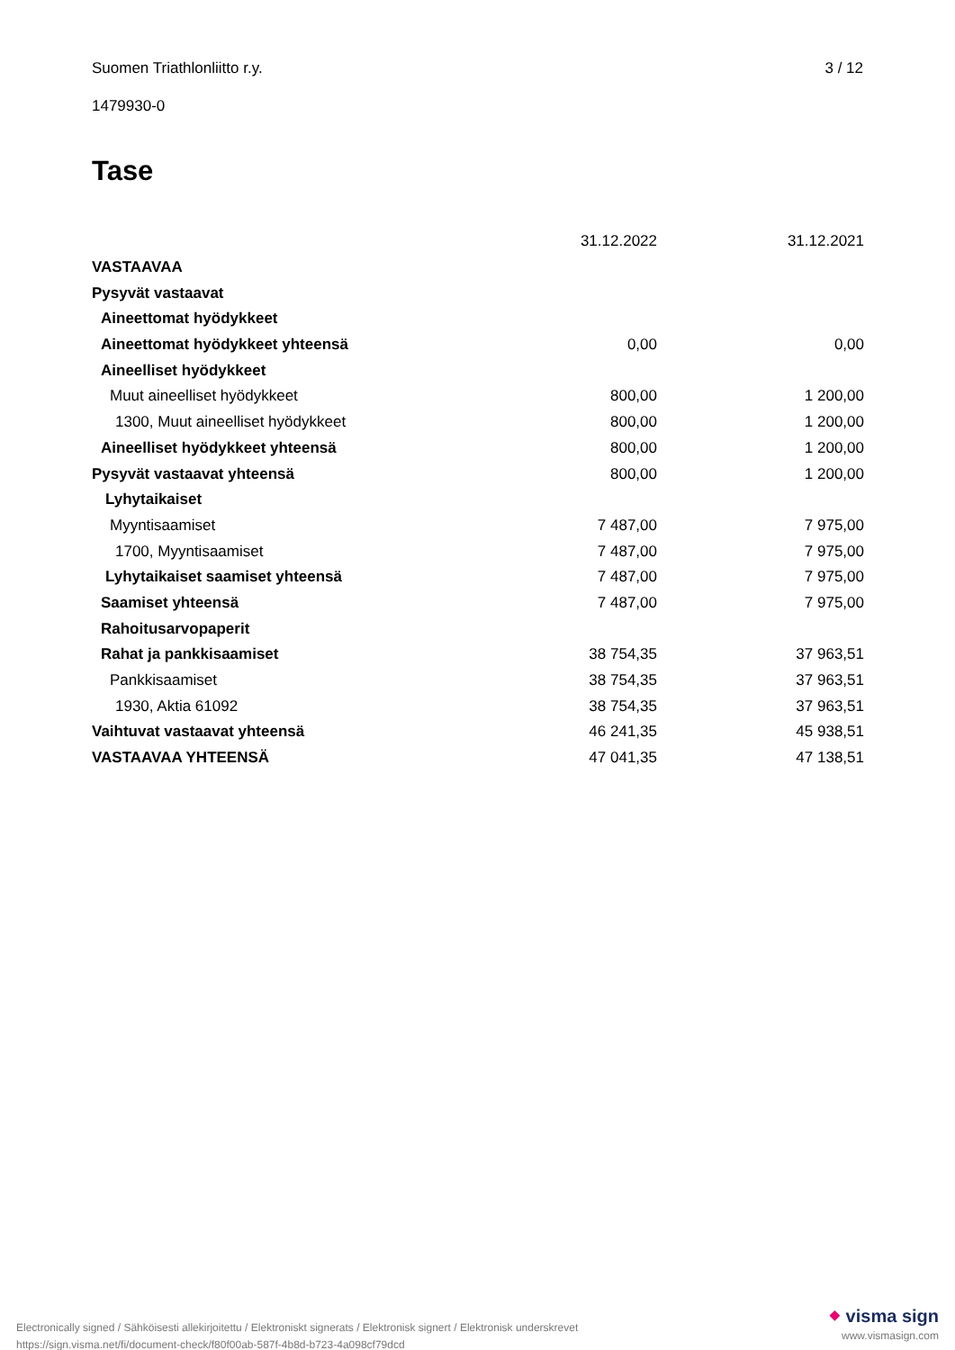Suomen Triathlonliitto r.y. 3 / 12
1479930-0
Tase
| | 31.12.2022 | | 31.12.2021 |
| --- | --- | --- | --- |
| VASTAAVAA | | | |
| Pysyvät vastaavat | | | |
| Aineettomat hyödykkeet | | | |
| Aineettomat hyödykkeet yhteensä | 0,00 | | 0,00 |
| Aineelliset hyödykkeet | | | |
| Muut aineelliset hyödykkeet | 800,00 | | 1 200,00 |
| 1300, Muut aineelliset hyödykkeet | 800,00 | | 1 200,00 |
| Aineelliset hyödykkeet yhteensä | 800,00 | | 1 200,00 |
| Pysyvät vastaavat yhteensä | 800,00 | | 1 200,00 |
| Lyhytaikaiset | | | |
| Myyntisaamiset | 7 487,00 | | 7 975,00 |
| 1700, Myyntisaamiset | 7 487,00 | | 7 975,00 |
| Lyhytaikaiset saamiset yhteensä | 7 487,00 | | 7 975,00 |
| Saamiset yhteensä | 7 487,00 | | 7 975,00 |
| Rahoitusarvopaperit | | | |
| Rahat ja pankkisaamiset | 38 754,35 | | 37 963,51 |
| Pankkisaamiset | 38 754,35 | | 37 963,51 |
| 1930, Aktia 61092 | 38 754,35 | | 37 963,51 |
| Vaihtuvat vastaavat yhteensä | 46 241,35 | | 45 938,51 |
| VASTAAVAA YHTEENSÄ | 47 041,35 | | 47 138,51 |
Electronically signed / Sähköisesti allekirjoitettu / Elektroniskt signerats / Elektronisk signert / Elektronisk underskrevet
https://sign.visma.net/fi/document-check/f80f00ab-587f-4b8d-b723-4a098cf79dcd
⬥ visma sign
www.vismasign.com